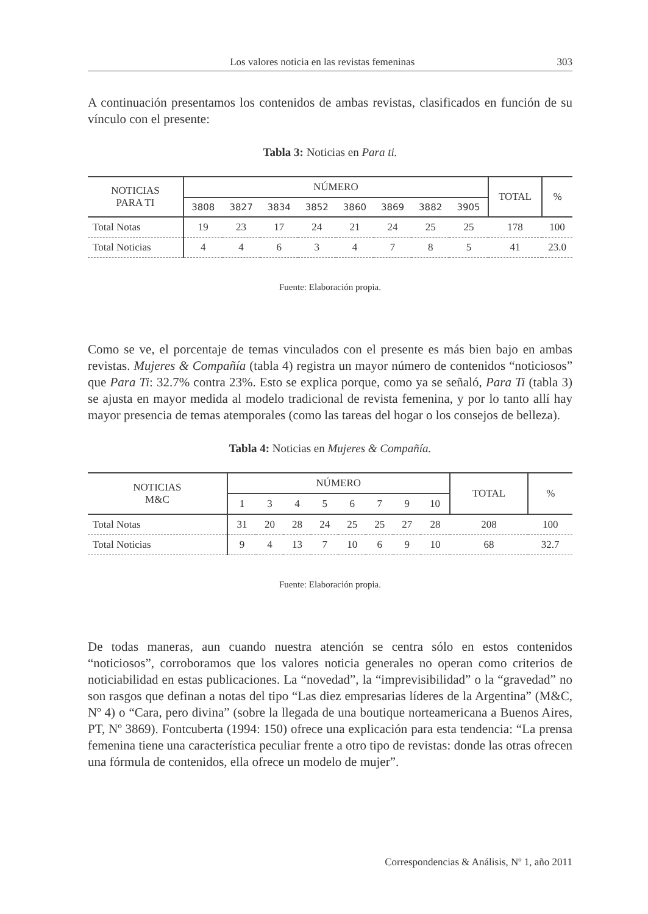Los valores noticia en las revistas femeninas 303
A continuación presentamos los contenidos de ambas revistas, clasificados en función de su vínculo con el presente:
Tabla 3: Noticias en Para ti.
| NOTICIAS PARA TI | NÚMERO | | | | | | | | TOTAL | % |
| --- | --- | --- | --- | --- | --- | --- | --- | --- | --- | --- |
| | 3808 | 3827 | 3834 | 3852 | 3860 | 3869 | 3882 | 3905 | | |
| Total Notas | 19 | 23 | 17 | 24 | 21 | 24 | 25 | 25 | 178 | 100 |
| Total Noticias | 4 | 4 | 6 | 3 | 4 | 7 | 8 | 5 | 41 | 23.0 |
Fuente: Elaboración propia.
Como se ve, el porcentaje de temas vinculados con el presente es más bien bajo en ambas revistas. Mujeres & Compañía (tabla 4) registra un mayor número de contenidos “noticiosos” que Para Ti: 32.7% contra 23%. Esto se explica porque, como ya se señaló, Para Ti (tabla 3) se ajusta en mayor medida al modelo tradicional de revista femenina, y por lo tanto allí hay mayor presencia de temas atemporales (como las tareas del hogar o los consejos de belleza).
Tabla 4: Noticias en Mujeres & Compañía.
| NOTICIAS M&C | NÚMERO | | | | | | | | TOTAL | % |
| --- | --- | --- | --- | --- | --- | --- | --- | --- | --- | --- |
| | 1 | 3 | 4 | 5 | 6 | 7 | 9 | 10 | | |
| Total Notas | 31 | 20 | 28 | 24 | 25 | 25 | 27 | 28 | 208 | 100 |
| Total Noticias | 9 | 4 | 13 | 7 | 10 | 6 | 9 | 10 | 68 | 32.7 |
Fuente: Elaboración propia.
De todas maneras, aun cuando nuestra atención se centra sólo en estos contenidos “noticiosos”, corroboramos que los valores noticia generales no operan como criterios de noticiabilidad en estas publicaciones. La “novedad”, la “imprevisibilidad” o la “gravedad” no son rasgos que definan a notas del tipo “Las diez empresarias líderes de la Argentina” (M&C, Nº 4) o “Cara, pero divina” (sobre la llegada de una boutique norteamericana a Buenos Aires, PT, Nº 3869). Fontcuberta (1994: 150) ofrece una explicación para esta tendencia: “La prensa femenina tiene una característica peculiar frente a otro tipo de revistas: donde las otras ofrecen una fórmula de contenidos, ella ofrece un modelo de mujer”.
Correspondencias & Análisis, Nº 1, año 2011